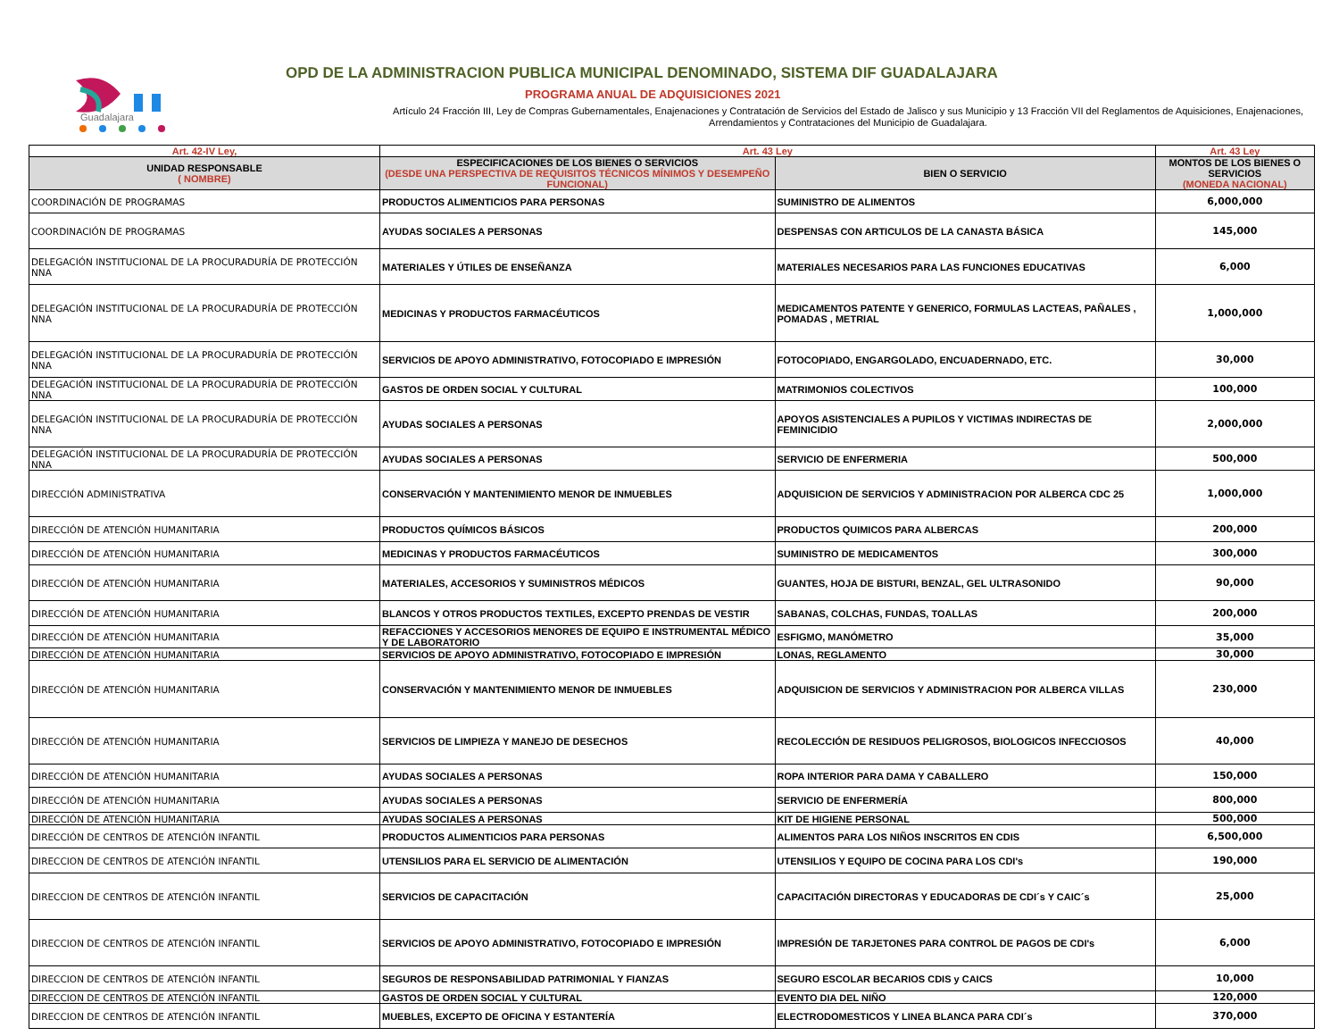Guadalajara
OPD DE LA ADMINISTRACION PUBLICA MUNICIPAL DENOMINADO, SISTEMA DIF GUADALAJARA
PROGRAMA ANUAL DE ADQUISICIONES 2021
Artículo 24 Fracción III, Ley de Compras Gubernamentales, Enajenaciones y Contratación de Servicios del Estado de Jalisco y sus Municipio y 13 Fracción VII del Reglamentos de Aquisiciones, Enajenaciones, Arrendamientos y Contrataciones del Municipio de Guadalajara.
| Art. 42-IV Ley, | Art. 43 Ley | | Art. 43 Ley |
| --- | --- | --- | --- |
| UNIDAD RESPONSABLE ( NOMBRE) | ESPECIFICACIONES DE LOS BIENES O SERVICIOS (DESDE UNA PERSPECTIVA DE REQUISITOS TÉCNICOS MÍNIMOS Y DESEMPEÑO FUNCIONAL) | BIEN O SERVICIO | MONTOS DE LOS BIENES O SERVICIOS (MONEDA NACIONAL) |
| COORDINACIÓN DE PROGRAMAS | PRODUCTOS ALIMENTICIOS PARA PERSONAS | SUMINISTRO DE ALIMENTOS | 6,000,000 |
| COORDINACIÓN DE PROGRAMAS | AYUDAS SOCIALES A PERSONAS | DESPENSAS CON ARTICULOS DE LA CANASTA BÁSICA | 145,000 |
| DELEGACIÓN INSTITUCIONAL DE LA PROCURADURÍA DE PROTECCIÓN NNA | MATERIALES Y ÚTILES DE ENSEÑANZA | MATERIALES NECESARIOS PARA LAS FUNCIONES EDUCATIVAS | 6,000 |
| DELEGACIÓN INSTITUCIONAL DE LA PROCURADURÍA DE PROTECCIÓN NNA | MEDICINAS Y PRODUCTOS FARMACÉUTICOS | MEDICAMENTOS PATENTE Y GENERICO, FORMULAS LACTEAS, PAÑALES , POMADAS , METRIAL | 1,000,000 |
| DELEGACIÓN INSTITUCIONAL DE LA PROCURADURÍA DE PROTECCIÓN NNA | SERVICIOS DE APOYO ADMINISTRATIVO, FOTOCOPIADO E IMPRESIÓN | FOTOCOPIADO, ENGARGOLADO, ENCUADERNADO, ETC. | 30,000 |
| DELEGACIÓN INSTITUCIONAL DE LA PROCURADURÍA DE PROTECCIÓN NNA | GASTOS DE ORDEN SOCIAL Y CULTURAL | MATRIMONIOS COLECTIVOS | 100,000 |
| DELEGACIÓN INSTITUCIONAL DE LA PROCURADURÍA DE PROTECCIÓN NNA | AYUDAS SOCIALES A PERSONAS | APOYOS ASISTENCIALES A PUPILOS Y VICTIMAS INDIRECTAS DE FEMINICIDIO | 2,000,000 |
| DELEGACIÓN INSTITUCIONAL DE LA PROCURADURÍA DE PROTECCIÓN NNA | AYUDAS SOCIALES A PERSONAS | SERVICIO DE ENFERMERIA | 500,000 |
| DIRECCIÓN ADMINISTRATIVA | CONSERVACIÓN Y MANTENIMIENTO MENOR DE INMUEBLES | ADQUISICION DE SERVICIOS Y ADMINISTRACION POR ALBERCA CDC 25 | 1,000,000 |
| DIRECCIÓN DE ATENCIÓN HUMANITARIA | PRODUCTOS QUÍMICOS BÁSICOS | PRODUCTOS QUIMICOS PARA ALBERCAS | 200,000 |
| DIRECCIÓN DE ATENCIÓN HUMANITARIA | MEDICINAS Y PRODUCTOS FARMACÉUTICOS | SUMINISTRO DE MEDICAMENTOS | 300,000 |
| DIRECCIÓN DE ATENCIÓN HUMANITARIA | MATERIALES, ACCESORIOS Y SUMINISTROS MÉDICOS | GUANTES, HOJA DE BISTURI, BENZAL, GEL ULTRASONIDO | 90,000 |
| DIRECCIÓN DE ATENCIÓN HUMANITARIA | BLANCOS Y OTROS PRODUCTOS TEXTILES, EXCEPTO PRENDAS DE VESTIR | SABANAS, COLCHAS, FUNDAS, TOALLAS | 200,000 |
| DIRECCIÓN DE ATENCIÓN HUMANITARIA | REFACCIONES Y ACCESORIOS MENORES DE EQUIPO E INSTRUMENTAL MÉDICO Y DE LABORATORIO | ESFIGMO, MANÓMETRO | 35,000 |
| DIRECCIÓN DE ATENCIÓN HUMANITARIA | SERVICIOS DE APOYO ADMINISTRATIVO, FOTOCOPIADO E IMPRESIÓN | LONAS, REGLAMENTO | 30,000 |
| DIRECCIÓN DE ATENCIÓN HUMANITARIA | CONSERVACIÓN Y MANTENIMIENTO MENOR DE INMUEBLES | ADQUISICION DE SERVICIOS Y ADMINISTRACION POR ALBERCA VILLAS | 230,000 |
| DIRECCIÓN DE ATENCIÓN HUMANITARIA | SERVICIOS DE LIMPIEZA Y MANEJO DE DESECHOS | RECOLECCIÓN DE RESIDUOS PELIGROSOS, BIOLOGICOS INFECCIOSOS | 40,000 |
| DIRECCIÓN DE ATENCIÓN HUMANITARIA | AYUDAS SOCIALES A PERSONAS | ROPA INTERIOR PARA DAMA Y CABALLERO | 150,000 |
| DIRECCIÓN DE ATENCIÓN HUMANITARIA | AYUDAS SOCIALES A PERSONAS | SERVICIO DE ENFERMERÍA | 800,000 |
| DIRECCIÓN DE ATENCIÓN HUMANITARIA | AYUDAS SOCIALES A PERSONAS | KIT DE HIGIENE PERSONAL | 500,000 |
| DIRECCIÓN DE CENTROS DE ATENCIÓN INFANTIL | PRODUCTOS ALIMENTICIOS PARA PERSONAS | ALIMENTOS PARA LOS NIÑOS INSCRITOS EN CDIS | 6,500,000 |
| DIRECCION DE CENTROS DE ATENCIÓN INFANTIL | UTENSILIOS PARA EL SERVICIO DE ALIMENTACIÓN | UTENSILIOS Y EQUIPO DE COCINA PARA LOS CDI's | 190,000 |
| DIRECCION DE CENTROS DE ATENCIÓN INFANTIL | SERVICIOS DE CAPACITACIÓN | CAPACITACIÓN DIRECTORAS Y EDUCADORAS DE CDI´s Y CAIC´s | 25,000 |
| DIRECCION DE CENTROS DE ATENCIÓN INFANTIL | SERVICIOS DE APOYO ADMINISTRATIVO, FOTOCOPIADO E IMPRESIÓN | IMPRESIÓN DE TARJETONES PARA CONTROL DE PAGOS DE CDI's | 6,000 |
| DIRECCION DE CENTROS DE ATENCIÓN INFANTIL | SEGUROS DE RESPONSABILIDAD PATRIMONIAL Y FIANZAS | SEGURO ESCOLAR BECARIOS CDIS y CAICS | 10,000 |
| DIRECCION DE CENTROS DE ATENCIÓN INFANTIL | GASTOS DE ORDEN SOCIAL Y CULTURAL | EVENTO DIA DEL NIÑO | 120,000 |
| DIRECCION DE CENTROS DE ATENCIÓN INFANTIL | MUEBLES, EXCEPTO DE OFICINA Y ESTANTERÍA | ELECTRODOMESTICOS Y LINEA BLANCA PARA CDI´s | 370,000 |